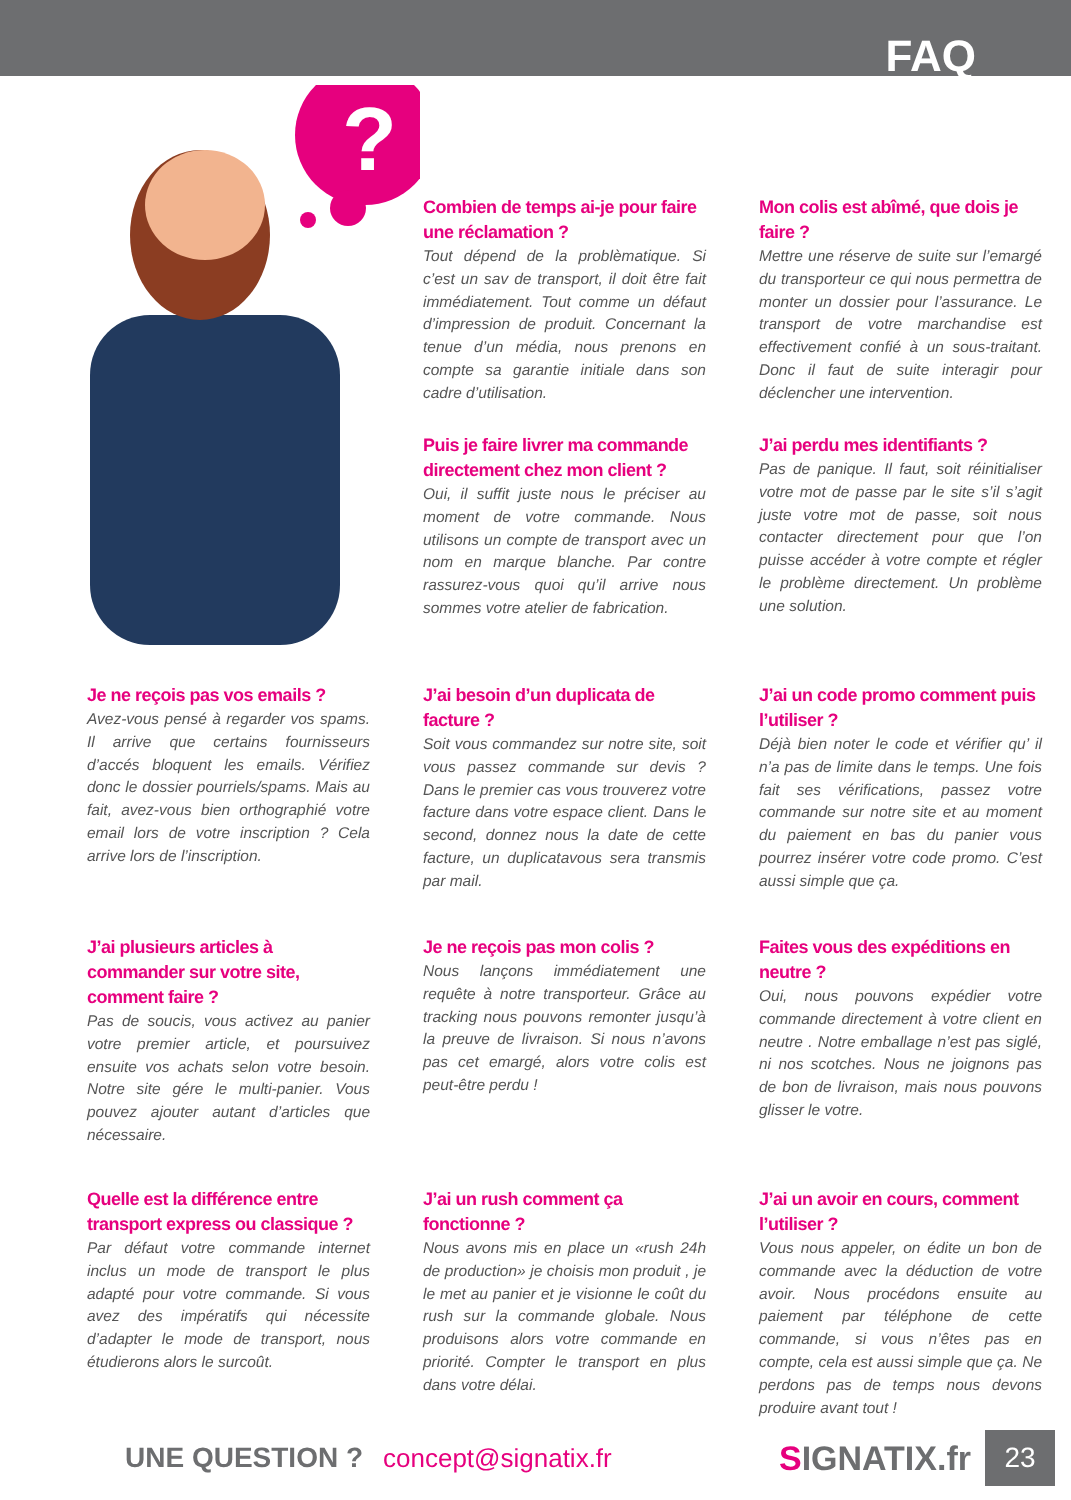FAQ
?
Combien de temps ai-je pour faire une réclamation ?
Tout dépend de la problèmatique. Si c’est un sav de transport, il doit être fait immédiatement. Tout comme un défaut d’impression de produit. Concernant la tenue d’un média, nous prenons en compte sa garantie initiale dans son cadre d’utilisation.
Mon colis est abîmé, que dois je faire ?
Mettre une réserve de suite sur l’emargé du transporteur ce qui nous permettra de monter un dossier pour l’assurance. Le transport de votre marchandise est effectivement confié à un sous-traitant. Donc il faut de suite interagir pour déclencher une intervention.
Puis je faire livrer ma commande directement chez mon client ?
Oui, il suffit juste nous le préciser au moment de votre commande. Nous utilisons un compte de transport avec un nom en marque blanche. Par contre rassurez-vous quoi qu’il arrive nous sommes votre atelier de fabrication.
J’ai perdu mes identifiants ?
Pas de panique. Il faut, soit réinitialiser votre mot de passe par le site s’il s’agit juste votre mot de passe, soit nous contacter directement pour que l’on puisse accéder à votre compte et régler le problème directement. Un problème une solution.
Je ne reçois pas vos emails ?
Avez-vous pensé à regarder vos spams. Il arrive que certains fournisseurs d’accés bloquent les emails. Vérifiez donc le dossier pourriels/spams. Mais au fait, avez-vous bien orthographié votre email lors de votre inscription ? Cela arrive lors de l’inscription.
J’ai besoin d’un duplicata de facture ?
Soit vous commandez sur notre site, soit vous passez commande sur devis ? Dans le premier cas vous trouverez votre facture dans votre espace client. Dans le second, donnez nous la date de cette facture, un duplicatavous sera transmis par mail.
J’ai un code promo comment puis l’utiliser ?
Déjà bien noter le code et vérifier qu’ il n’a pas de limite dans le temps. Une fois fait ses vérifications, passez votre commande sur notre site et au moment du paiement en bas du panier vous pourrez insérer votre code promo. C’est aussi simple que ça.
J’ai plusieurs articles à commander sur votre site, comment faire ?
Pas de soucis, vous activez au panier votre premier article, et poursuivez ensuite vos achats selon votre besoin. Notre site gére le multi-panier. Vous pouvez ajouter autant d’articles que nécessaire.
Je ne reçois pas mon colis ?
Nous lançons immédiatement une requête à notre transporteur. Grâce au tracking nous pouvons remonter jusqu’à la preuve de livraison. Si nous n’avons pas cet emargé, alors votre colis est peut-être perdu !
Faites vous des expéditions en neutre ?
Oui, nous pouvons expédier votre commande directement à votre client en neutre . Notre emballage n’est pas siglé, ni nos scotches. Nous ne joignons pas de bon de livraison, mais nous pouvons glisser le votre.
Quelle est la différence entre transport express ou classique ?
Par défaut votre commande internet inclus un mode de transport le plus adapté pour votre commande. Si vous avez des impératifs qui nécessite d’adapter le mode de transport, nous étudierons alors le surcoût.
J’ai un rush comment ça fonctionne ?
Nous avons mis en place un «rush 24h de production» je choisis mon produit , je le met au panier et je visionne le coût du rush sur la commande globale. Nous produisons alors votre commande en priorité. Compter le transport en plus dans votre délai.
J’ai un avoir en cours, comment l’utiliser ?
Vous nous appeler, on édite un bon de commande avec la déduction de votre avoir. Nous procédons ensuite au paiement par téléphone de cette commande, si vous n’êtes pas en compte, cela est aussi simple que ça. Ne perdons pas de temps nous devons produire avant tout !
UNE QUESTION ? concept@signatix.fr SIGNATIX.fr 23